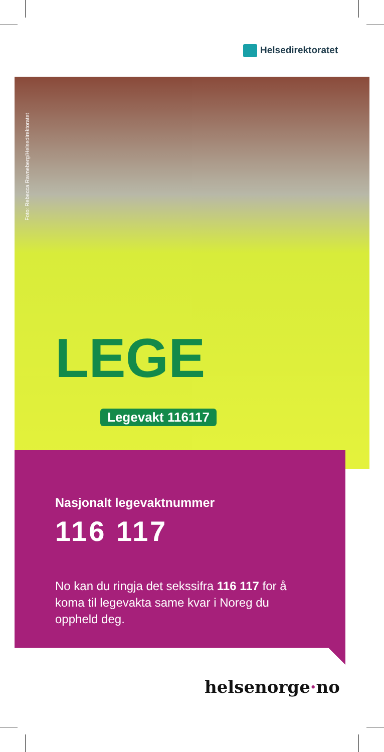Helsedirektoratet
Foto: Rebecca Ravneberg/Helsedirektoratet
LEGE
Legevakt 116117
Nasjonalt legevaktnummer
116 117
No kan du ringja det sekssifra 116 117 for å koma til legevakta same kvar i Noreg du oppheld deg.
helsenorge·no